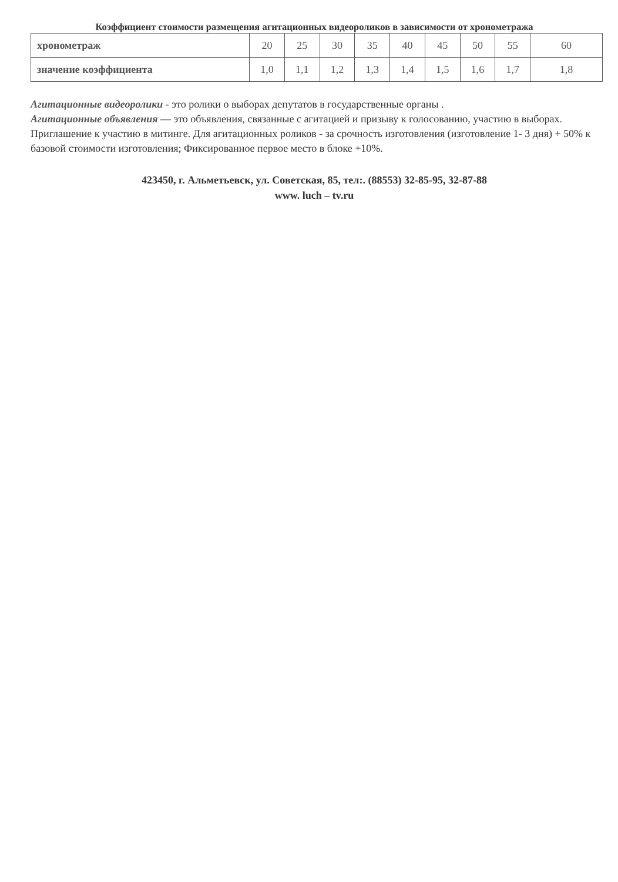Коэффициент стоимости размещения агитационных видеороликов в зависимости от хронометража
| хронометраж | 20 | 25 | 30 | 35 | 40 | 45 | 50 | 55 | 60 |
| значение коэффициента | 1,0 | 1,1 | 1,2 | 1,3 | 1,4 | 1,5 | 1,6 | 1,7 | 1,8 |
Агитационные видеоролики - это ролики о выборах депутатов в государственные органы .
Агитационные объявления — это объявления, связанные с агитацией и призыву к голосованию, участию в выборах. Приглашение к участию в митинге. Для агитационных роликов - за срочность изготовления (изготовление 1- 3 дня) + 50% к базовой стоимости изготовления; Фиксированное первое место в блоке +10%.
423450, г. Альметьевск, ул. Советская, 85, тел:. (88553) 32-85-95, 32-87-88
www. luch – tv.ru